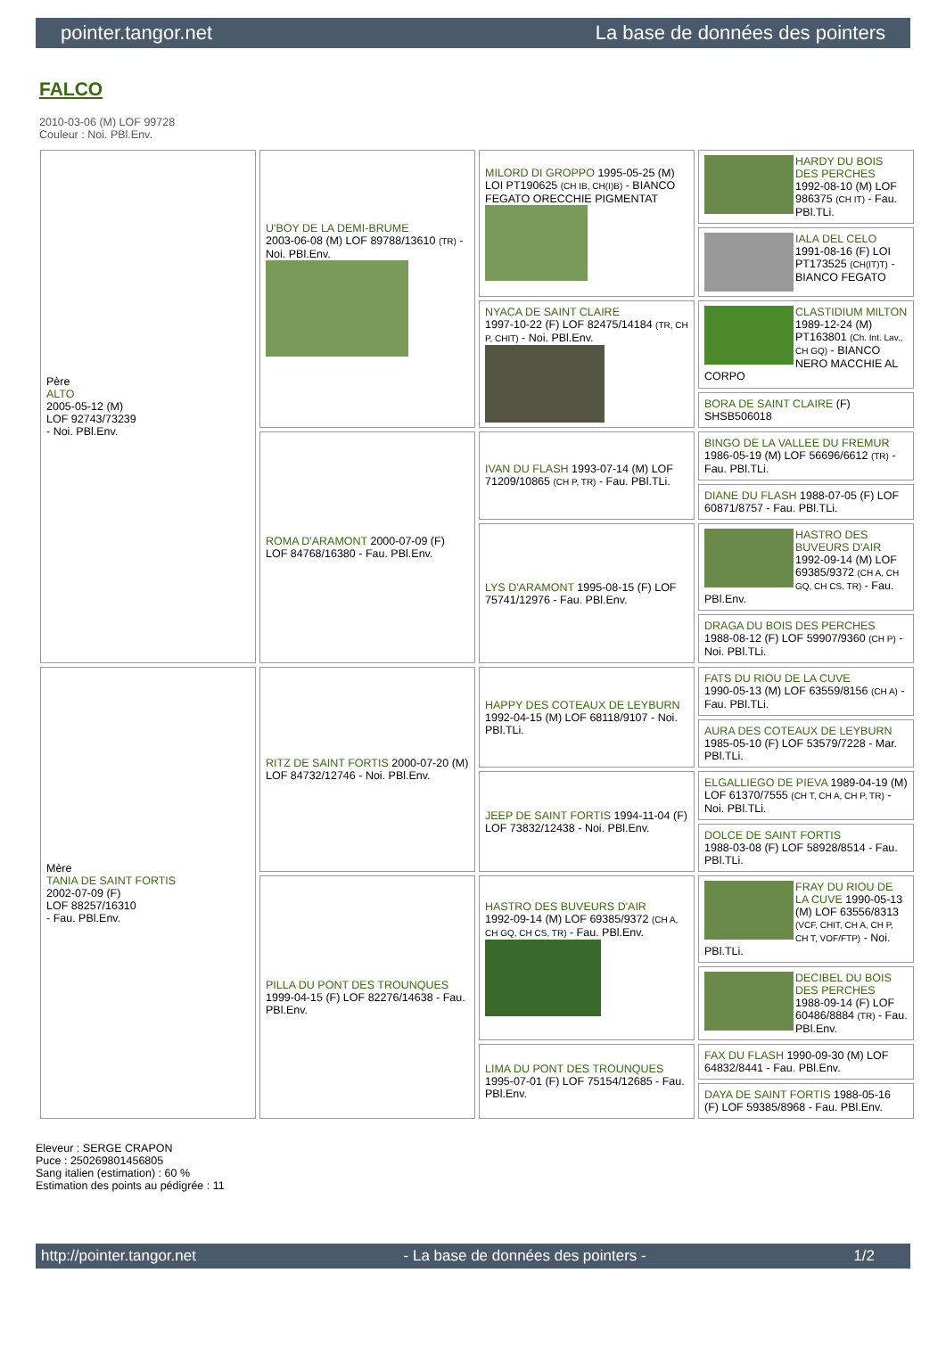pointer.tangor.net La base de données des pointers
FALCO
2010-03-06 (M) LOF 99728
Couleur : Noi. PBl.Env.
| Père ALTO 2005-05-12 (M) LOF 92743/73239 - Noi. PBl.Env. | U'BOY DE LA DEMI-BRUME 2003-06-08 (M) LOF 89788/13610 (TR) - Noi. PBl.Env. | MILORD DI GROPPO 1995-05-25 (M) LOI PT190625 (CH IB, CH(I)B) - BIANCO FEGATO ORECCHIE PIGMENTAT | HARDY DU BOIS DES PERCHES 1992-08-10 (M) LOF 986375 (CH IT) - Fau. PBl.TLi. |
| | | | IALA DEL CELO 1991-08-16 (F) LOI PT173525 (CH(IT)T) - BIANCO FEGATO |
| | | NYACA DE SAINT CLAIRE 1997-10-22 (F) LOF 82475/14184 (TR, CH P, CHIT) - Noi. PBl.Env. | CLASTIDIUM MILTON 1989-12-24 (M) PT163801 (Ch. Int. Lav., CH GQ) - BIANCO NERO MACCHIE AL CORPO |
| | | | BORA DE SAINT CLAIRE (F) SHSB506018 |
| | ROMA D'ARAMONT 2000-07-09 (F) LOF 84768/16380 - Fau. PBl.Env. | IVAN DU FLASH 1993-07-14 (M) LOF 71209/10865 (CH P, TR) - Fau. PBl.TLi. | BINGO DE LA VALLEE DU FREMUR 1986-05-19 (M) LOF 56696/6612 (TR) - Fau. PBl.TLi. |
| | | | DIANE DU FLASH 1988-07-05 (F) LOF 60871/8757 - Fau. PBl.TLi. |
| | | LYS D'ARAMONT 1995-08-15 (F) LOF 75741/12976 - Fau. PBl.Env. | HASTRO DES BUVEURS D'AIR 1992-09-14 (M) LOF 69385/9372 (CH A, CH GQ, CH CS, TR) - Fau. PBl.Env. |
| | | | DRAGA DU BOIS DES PERCHES 1988-08-12 (F) LOF 59907/9360 (CH P) - Noi. PBl.TLi. |
| Mère TANIA DE SAINT FORTIS 2002-07-09 (F) LOF 88257/16310 - Fau. PBl.Env. | RITZ DE SAINT FORTIS 2000-07-20 (M) LOF 84732/12746 - Noi. PBl.Env. | HAPPY DES COTEAUX DE LEYBURN 1992-04-15 (M) LOF 68118/9107 - Noi. PBl.TLi. | FATS DU RIOU DE LA CUVE 1990-05-13 (M) LOF 63559/8156 (CH A) - Fau. PBl.TLi. |
| | | | AURA DES COTEAUX DE LEYBURN 1985-05-10 (F) LOF 53579/7228 - Mar. PBl.TLi. |
| | | JEEP DE SAINT FORTIS 1994-11-04 (F) LOF 73832/12438 - Noi. PBl.Env. | ELGALLIEGO DE PIEVA 1989-04-19 (M) LOF 61370/7555 (CH T, CH A, CH P, TR) - Noi. PBl.TLi. |
| | | | DOLCE DE SAINT FORTIS 1988-03-08 (F) LOF 58928/8514 - Fau. PBl.TLi. |
| | PILLA DU PONT DES TROUNQUES 1999-04-15 (F) LOF 82276/14638 - Fau. PBl.Env. | HASTRO DES BUVEURS D'AIR 1992-09-14 (M) LOF 69385/9372 (CH A, CH GQ, CH CS, TR) - Fau. PBl.Env. | FRAY DU RIOU DE LA CUVE 1990-05-13 (M) LOF 63556/8313 (VCF, CHIT, CH A, CH P, CH T, VOF/FTP) - Noi. PBl.TLi. |
| | | | DECIBEL DU BOIS DES PERCHES 1988-09-14 (F) LOF 60486/8884 (TR) - Fau. PBl.Env. |
| | | LIMA DU PONT DES TROUNQUES 1995-07-01 (F) LOF 75154/12685 - Fau. PBl.Env. | FAX DU FLASH 1990-09-30 (M) LOF 64832/8441 - Fau. PBl.Env. |
| | | | DAYA DE SAINT FORTIS 1988-05-16 (F) LOF 59385/8968 - Fau. PBl.Env. |
Eleveur : SERGE CRAPON
Puce : 250269801456805
Sang italien (estimation) : 60 %
Estimation des points au pédigrée : 11
http://pointer.tangor.net - La base de données des pointers - 1/2